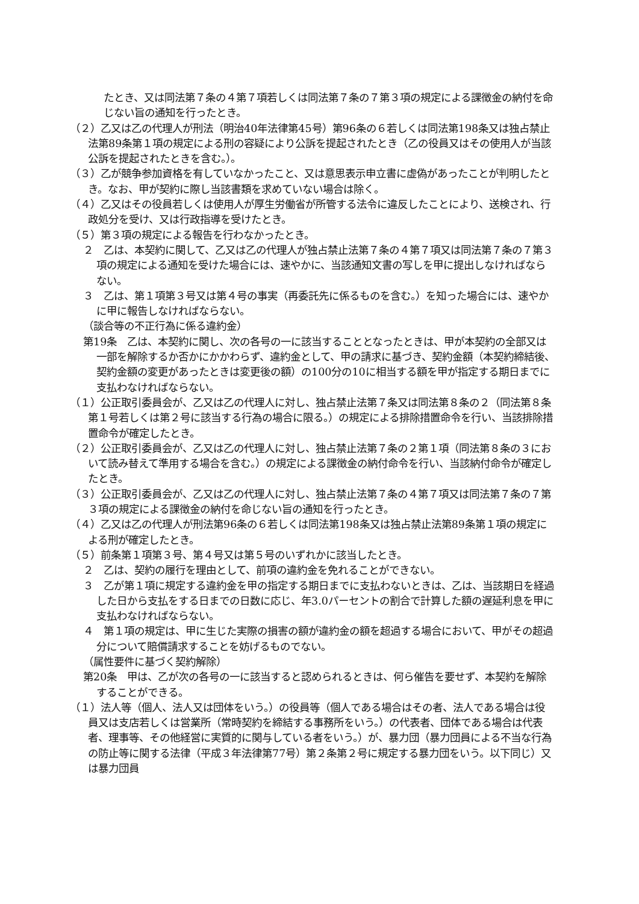たとき、又は同法第７条の４第７項若しくは同法第７条の７第３項の規定による課徴金の納付を命じない旨の通知を行ったとき。
（２）乙又は乙の代理人が刑法（明治40年法律第45号）第96条の６若しくは同法第198条又は独占禁止法第89条第１項の規定による刑の容疑により公訴を提起されたとき（乙の役員又はその使用人が当該公訴を提起されたときを含む。）。
（３）乙が競争参加資格を有していなかったこと、又は意思表示申立書に虚偽があったことが判明したとき。なお、甲が契約に際し当該書類を求めていない場合は除く。
（４）乙又はその役員若しくは使用人が厚生労働省が所管する法令に違反したことにより、送検され、行政処分を受け、又は行政指導を受けたとき。
（５）第３項の規定による報告を行わなかったとき。
２　乙は、本契約に関して、乙又は乙の代理人が独占禁止法第７条の４第７項又は同法第７条の７第３項の規定による通知を受けた場合には、速やかに、当該通知文書の写しを甲に提出しなければならない。
３　乙は、第１項第３号又は第４号の事実（再委託先に係るものを含む。）を知った場合には、速やかに甲に報告しなければならない。
（談合等の不正行為に係る違約金）
第19条　乙は、本契約に関し、次の各号の一に該当することとなったときは、甲が本契約の全部又は一部を解除するか否かにかかわらず、違約金として、甲の請求に基づき、契約金額（本契約締結後、契約金額の変更があったときは変更後の額）の100分の10に相当する額を甲が指定する期日までに支払わなければならない。
（１）公正取引委員会が、乙又は乙の代理人に対し、独占禁止法第７条又は同法第８条の２（同法第８条第１号若しくは第２号に該当する行為の場合に限る。）の規定による排除措置命令を行い、当該排除措置命令が確定したとき。
（２）公正取引委員会が、乙又は乙の代理人に対し、独占禁止法第７条の２第１項（同法第８条の３において読み替えて準用する場合を含む。）の規定による課徴金の納付命令を行い、当該納付命令が確定したとき。
（３）公正取引委員会が、乙又は乙の代理人に対し、独占禁止法第７条の４第７項又は同法第７条の７第３項の規定による課徴金の納付を命じない旨の通知を行ったとき。
（４）乙又は乙の代理人が刑法第96条の６若しくは同法第198条又は独占禁止法第89条第１項の規定による刑が確定したとき。
（５）前条第１項第３号、第４号又は第５号のいずれかに該当したとき。
２　乙は、契約の履行を理由として、前項の違約金を免れることができない。
３　乙が第１項に規定する違約金を甲の指定する期日までに支払わないときは、乙は、当該期日を経過した日から支払をする日までの日数に応じ、年3.0パーセントの割合で計算した額の遅延利息を甲に支払わなければならない。
４　第１項の規定は、甲に生じた実際の損害の額が違約金の額を超過する場合において、甲がその超過分について賠償請求することを妨げるものでない。
（属性要件に基づく契約解除）
第20条　甲は、乙が次の各号の一に該当すると認められるときは、何ら催告を要せず、本契約を解除することができる。
（１）法人等（個人、法人又は団体をいう。）の役員等（個人である場合はその者、法人である場合は役員又は支店若しくは営業所（常時契約を締結する事務所をいう。）の代表者、団体である場合は代表者、理事等、その他経営に実質的に関与している者をいう。）が、暴力団（暴力団員による不当な行為の防止等に関する法律（平成３年法律第77号）第２条第２号に規定する暴力団をいう。以下同じ）又は暴力団員